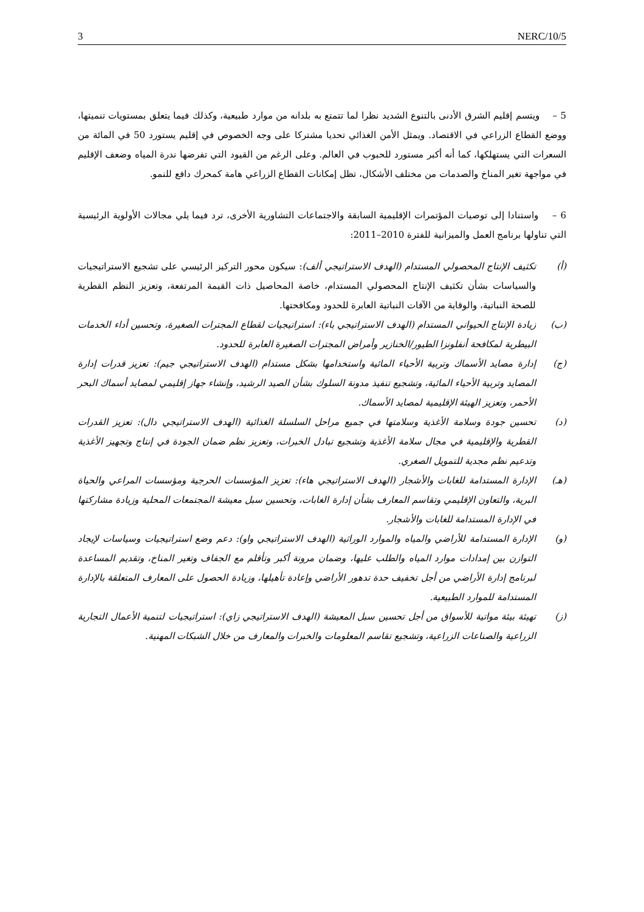3 NERC/10/5
5 – ويتسم إقليم الشرق الأدنى بالتنوع الشديد نظرا لما تتمتع به بلدانه من موارد طبيعية، وكذلك فيما يتعلق بمستويات تنميتها، ووضع القطاع الزراعي في الاقتصاد. ويمثل الأمن الغذائي تحديا مشتركا على وجه الخصوص في إقليم يستورد 50 في المائة من السعرات التي يستهلكها، كما أنه أكبر مستورد للحبوب في العالم. وعلى الرغم من القيود التي تفرضها ندرة المياه وضعف الإقليم في مواجهة تغير المناخ والصدمات من مختلف الأشكال، تظل إمكانات القطاع الزراعي هامة كمحرك دافع للنمو.
6 – واستنادا إلى توصيات المؤتمرات الإقليمية السابقة والاجتماعات التشاورية الأخرى، ترد فيما يلي مجالات الأولوية الرئيسية التي تناولها برنامج العمل والميزانية للفترة 2010–2011:
(أ) تكثيف الإنتاج المحصولي المستدام (الهدف الاستراتيجي ألف): سيكون محور التركيز الرئيسي على تشجيع الاستراتيجيات والسياسات بشأن تكثيف الإنتاج المحصولي المستدام، خاصة المحاصيل ذات القيمة المرتفعة، وتعزيز النظم القطرية للصحة النباتية، والوقاية من الآفات النباتية العابرة للحدود ومكافحتها.
(ب) زيادة الإنتاج الحيواني المستدام (الهدف الاستراتيجي باء): استراتيجيات لقطاع المجترات الصغيرة، وتحسين أداء الخدمات البيطرية لمكافحة أنفلونزا الطيور/الخنازير وأمراض المجترات الصغيرة العابرة للحدود.
(ج) إدارة مصايد الأسماك وتربية الأحياء المائية واستخدامها بشكل مستدام (الهدف الاستراتيجي جيم): تعزيز قدرات إدارة المصايد وتربية الأحياء المائية، وتشجيع تنفيذ مدونة السلوك بشأن الصيد الرشيد، وإنشاء جهاز إقليمي لمصايد أسماك البحر الأحمر، وتعزيز الهيئة الإقليمية لمصايد الأسماك.
(د) تحسين جودة وسلامة الأغذية وسلامتها في جميع مراحل السلسلة الغذائية (الهدف الاستراتيجي دال): تعزيز القدرات القطرية والإقليمية في مجال سلامة الأغذية وتشجيع تبادل الخبرات، وتعزيز نظم ضمان الجودة في إنتاج وتجهيز الأغذية وتدعيم نظم مجدية للتمويل الصغري.
(هـ) الإدارة المستدامة للغابات والأشجار (الهدف الاستراتيجي هاء): تعزيز المؤسسات الحرجية ومؤسسات المراعي والحياة البرية، والتعاون الإقليمي وتقاسم المعارف بشأن إدارة الغابات، وتحسين سبل معيشة المجتمعات المحلية وزيادة مشاركتها في الإدارة المستدامة للغابات والأشجار.
(و) الإدارة المستدامة للأراضي والمياه والموارد الوراثية (الهدف الاستراتيجي واو): دعم وضع استراتيجيات وسياسات لإيجاد التوازن بين إمدادات موارد المياه والطلب عليها، وضمان مرونة أكبر وتأقلم مع الجفاف وتغير المناخ، وتقديم المساعدة لبرنامج إدارة الأراضي من أجل تخفيف حدة تدهور الأراضي وإعادة تأهيلها، وزيادة الحصول على المعارف المتعلقة بالإدارة المستدامة للموارد الطبيعية.
(ز) تهيئة بيئة مواتية للأسواق من أجل تحسين سبل المعيشة (الهدف الاستراتيجي زاي): استراتيجيات لتنمية الأعمال التجارية الزراعية والصناعات الزراعية، وتشجيع تقاسم المعلومات والخبرات والمعارف من خلال الشبكات المهنية.